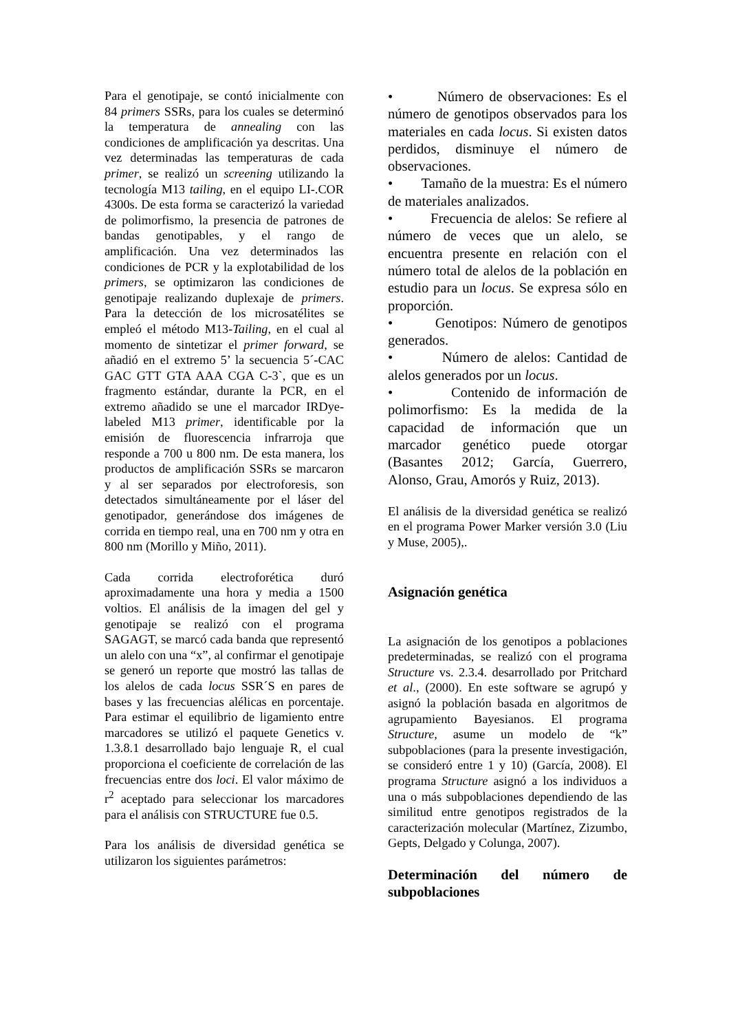Para el genotipaje, se contó inicialmente con 84 primers SSRs, para los cuales se determinó la temperatura de annealing con las condiciones de amplificación ya descritas. Una vez determinadas las temperaturas de cada primer, se realizó un screening utilizando la tecnología M13 tailing, en el equipo LI-.COR 4300s. De esta forma se caracterizó la variedad de polimorfismo, la presencia de patrones de bandas genotipables, y el rango de amplificación. Una vez determinados las condiciones de PCR y la explotabilidad de los primers, se optimizaron las condiciones de genotipaje realizando duplexaje de primers. Para la detección de los microsatélites se empleó el método M13-Tailing, en el cual al momento de sintetizar el primer forward, se añadió en el extremo 5’ la secuencia 5´-CAC GAC GTT GTA AAA CGA C-3`, que es un fragmento estándar, durante la PCR, en el extremo añadido se une el marcador IRDye-labeled M13 primer, identificable por la emisión de fluorescencia infrarroja que responde a 700 u 800 nm. De esta manera, los productos de amplificación SSRs se marcaron y al ser separados por electroforesis, son detectados simultáneamente por el láser del genotipador, generándose dos imágenes de corrida en tiempo real, una en 700 nm y otra en 800 nm (Morillo y Miño, 2011).
Cada corrida electroforética duró aproximadamente una hora y media a 1500 voltios. El análisis de la imagen del gel y genotipaje se realizó con el programa SAGAGT, se marcó cada banda que representó un alelo con una “x”, al confirmar el genotipaje se generó un reporte que mostró las tallas de los alelos de cada locus SSR´S en pares de bases y las frecuencias alélicas en porcentaje. Para estimar el equilibrio de ligamiento entre marcadores se utilizó el paquete Genetics v. 1.3.8.1 desarrollado bajo lenguaje R, el cual proporciona el coeficiente de correlación de las frecuencias entre dos loci. El valor máximo de r<sup>2</sup> aceptado para seleccionar los marcadores para el análisis con STRUCTURE fue 0.5.
Para los análisis de diversidad genética se utilizaron los siguientes parámetros:
• Número de observaciones: Es el número de genotipos observados para los materiales en cada locus. Si existen datos perdidos, disminuye el número de observaciones.
• Tamaño de la muestra: Es el número de materiales analizados.
• Frecuencia de alelos: Se refiere al número de veces que un alelo, se encuentra presente en relación con el número total de alelos de la población en estudio para un locus. Se expresa sólo en proporción.
• Genotipos: Número de genotipos generados.
• Número de alelos: Cantidad de alelos generados por un locus.
• Contenido de información de polimorfismo: Es la medida de la capacidad de información que un marcador genético puede otorgar (Basantes 2012; García, Guerrero, Alonso, Grau, Amorós y Ruiz, 2013).
El análisis de la diversidad genética se realizó en el programa Power Marker versión 3.0 (Liu y Muse, 2005),.
Asignación genética
La asignación de los genotipos a poblaciones predeterminadas, se realizó con el programa Structure vs. 2.3.4. desarrollado por Pritchard et al., (2000). En este software se agrupó y asignó la población basada en algoritmos de agrupamiento Bayesianos. El programa Structure, asume un modelo de “k” subpoblaciones (para la presente investigación, se consideró entre 1 y 10) (García, 2008). El programa Structure asignó a los individuos a una o más subpoblaciones dependiendo de las similitud entre genotipos registrados de la caracterización molecular (Martínez, Zizumbo, Gepts, Delgado y Colunga, 2007).
Determinación del número de subpoblaciones